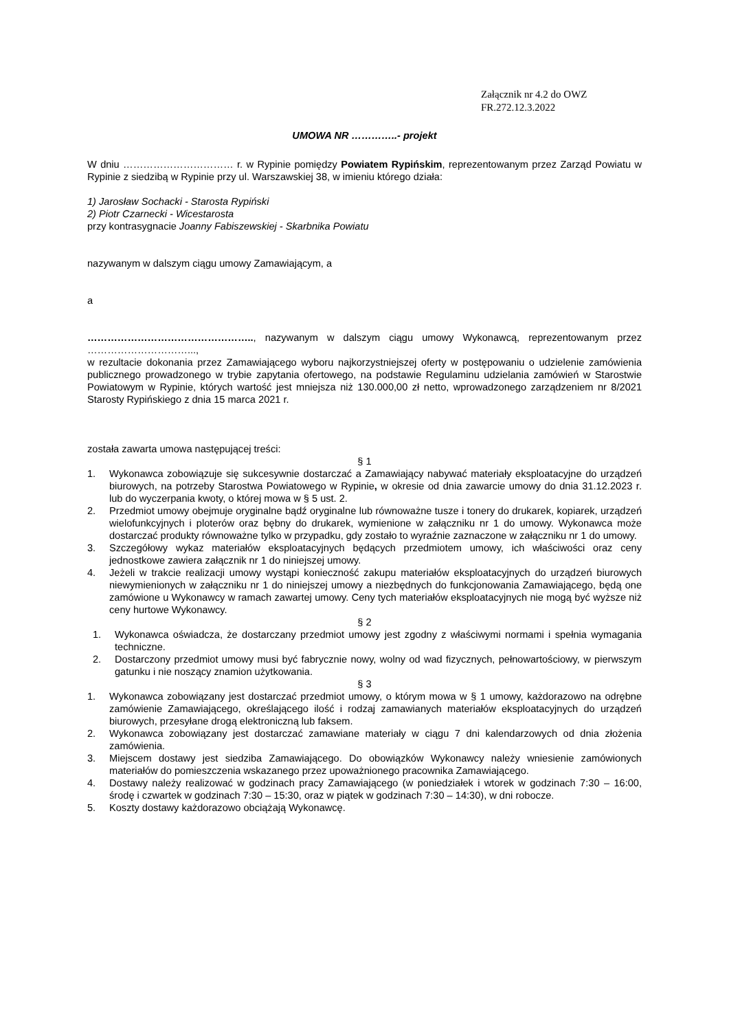Załącznik nr 4.2 do OWZ
FR.272.12.3.2022
UMOWA NR …………..- projekt
W dniu …………………………… r. w Rypinie pomiędzy Powiatem Rypińskim, reprezentowanym przez Zarząd Powiatu w Rypinie z siedzibą w Rypinie przy ul. Warszawskiej 38, w imieniu którego działa:
1) Jarosław Sochacki - Starosta Rypiński
2) Piotr Czarnecki - Wicestarosta
przy kontrasygnacie Joanny Fabiszewskiej - Skarbnika Powiatu
nazywanym w dalszym ciągu umowy Zamawiającym, a
a
………………………………………….., nazywanym w dalszym ciągu umowy Wykonawcą, reprezentowanym przez …………………………...,
w rezultacie dokonania przez Zamawiającego wyboru najkorzystniejszej oferty w postępowaniu o udzielenie zamówienia publicznego prowadzonego w trybie zapytania ofertowego, na podstawie Regulaminu udzielania zamówień w Starostwie Powiatowym w Rypinie, których wartość jest mniejsza niż 130.000,00 zł netto, wprowadzonego zarządzeniem nr 8/2021 Starosty Rypińskiego z dnia 15 marca 2021 r.
została zawarta umowa następującej treści:
§ 1
1. Wykonawca zobowiązuje się sukcesywnie dostarczać a Zamawiający nabywać materiały eksploatacyjne do urządzeń biurowych, na potrzeby Starostwa Powiatowego w Rypinie, w okresie od dnia zawarcie umowy do dnia 31.12.2023 r. lub do wyczerpania kwoty, o której mowa w § 5 ust. 2.
2. Przedmiot umowy obejmuje oryginalne bądź oryginalne lub równoważne tusze i tonery do drukarek, kopiarek, urządzeń wielofunkcyjnych i ploterów oraz bębny do drukarek, wymienione w załączniku nr 1 do umowy. Wykonawca może dostarczać produkty równoważne tylko w przypadku, gdy zostało to wyraźnie zaznaczone w załączniku nr 1 do umowy.
3. Szczegółowy wykaz materiałów eksploatacyjnych będących przedmiotem umowy, ich właściwości oraz ceny jednostkowe zawiera załącznik nr 1 do niniejszej umowy.
4. Jeżeli w trakcie realizacji umowy wystąpi konieczność zakupu materiałów eksploatacyjnych do urządzeń biurowych niewymienionych w załączniku nr 1 do niniejszej umowy a niezbędnych do funkcjonowania Zamawiającego, będą one zamówione u Wykonawcy w ramach zawartej umowy. Ceny tych materiałów eksploatacyjnych nie mogą być wyższe niż ceny hurtowe Wykonawcy.
§ 2
1. Wykonawca oświadcza, że dostarczany przedmiot umowy jest zgodny z właściwymi normami i spełnia wymagania techniczne.
2. Dostarczony przedmiot umowy musi być fabrycznie nowy, wolny od wad fizycznych, pełnowartościowy, w pierwszym gatunku i nie noszący znamion użytkowania.
§ 3
1. Wykonawca zobowiązany jest dostarczać przedmiot umowy, o którym mowa w § 1 umowy, każdorazowo na odrębne zamówienie Zamawiającego, określającego ilość i rodzaj zamawianych materiałów eksploatacyjnych do urządzeń biurowych, przesyłane drogą elektroniczną lub faksem.
2. Wykonawca zobowiązany jest dostarczać zamawiane materiały w ciągu 7 dni kalendarzowych od dnia złożenia zamówienia.
3. Miejscem dostawy jest siedziba Zamawiającego. Do obowiązków Wykonawcy należy wniesienie zamówionych materiałów do pomieszczenia wskazanego przez upoważnionego pracownika Zamawiającego.
4. Dostawy należy realizować w godzinach pracy Zamawiającego (w poniedziałek i wtorek w godzinach 7:30 – 16:00, środę i czwartek w godzinach 7:30 – 15:30, oraz w piątek w godzinach 7:30 – 14:30), w dni robocze.
5. Koszty dostawy każdorazowo obciążają Wykonawcę.